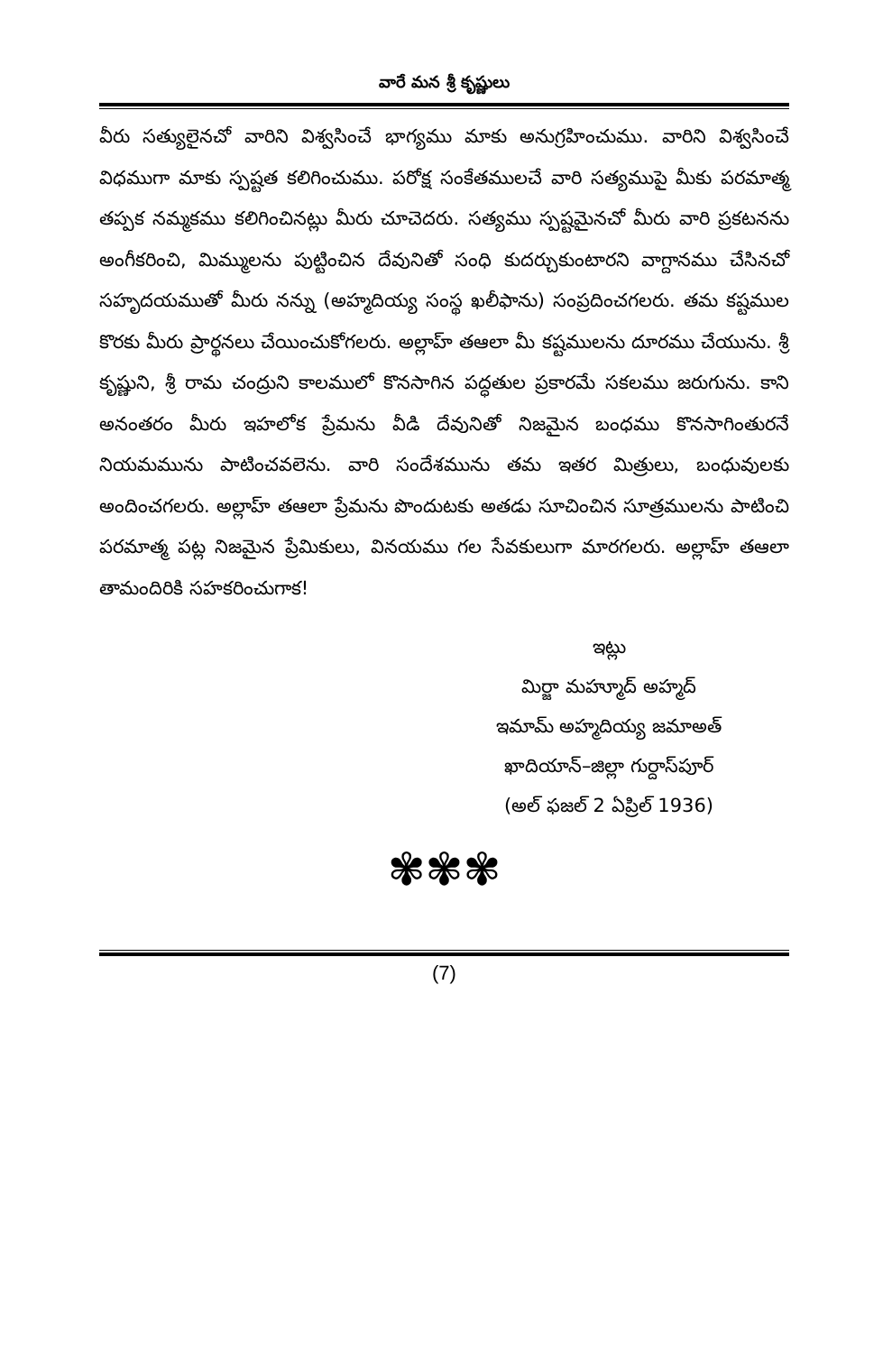వారే మన శ్రీ కృష్ణులు
వీరు సత్యులైనచో వారిని విశ్వసించే భాగ్యము మాకు అనుగ్రహించుము. వారిని విశ్వసించే విధముగా మాకు స్పష్టత కలిగించుము. పరోక్ష సంకేతములచే వారి సత్యముపై మీకు పరమాత్మ తప్పక నమ్మకము కలిగించినట్లు మీరు చూచెదరు. సత్యము స్పష్టమైనచో మీరు వారి ప్రకటనను అంగీకరించి, మిమ్ములను పుట్టించిన దేవునితో సంధి కుదర్చుకుంటారని వాగ్దానము చేసినచో సహృదయముతో మీరు నన్ను (అహ్మదియ్య సంస్థ ఖలీఫాను) సంప్రదించగలరు. తమ కష్టముల కొరకు మీరు ప్రార్థనలు చేయించుకోగలరు. అల్లాహ్ తఆలా మీ కష్టములను దూరము చేయును. శ్రీ కృష్ణుని, శ్రీ రామ చంద్రుని కాలములో కొనసాగిన పద్ధతుల ప్రకారమే సకలము జరుగును. కాని అనంతరం మీరు ఇహలోక ప్రేమను వీడి దేవునితో నిజమైన బంధము కొనసాగింతురనే నియమమును పాటించవలెను. వారి సందేశమును తమ ఇతర మిత్రులు, బంధువులకు అందించగలరు. అల్లాహ్ తఆలా ప్రేమను పొందుటకు అతడు సూచించిన సూత్రములను పాటించి పరమాత్మ పట్ల నిజమైన ప్రేమికులు, వినయము గల సేవకులుగా మారగలరు. అల్లాహ్ తఆలా తామందిరికి సహకరించుగాక!
ఇట్లు
మిర్జా మహ్మూద్ అహ్మద్
ఇమామ్ అహ్మదియ్య జమాఅత్
ఖాదియాన్–జిల్లా గుర్దాస్‌పూర్
(అల్ ఫజల్ 2 ఏప్రిల్ 1936)
✾✾✾
(7)